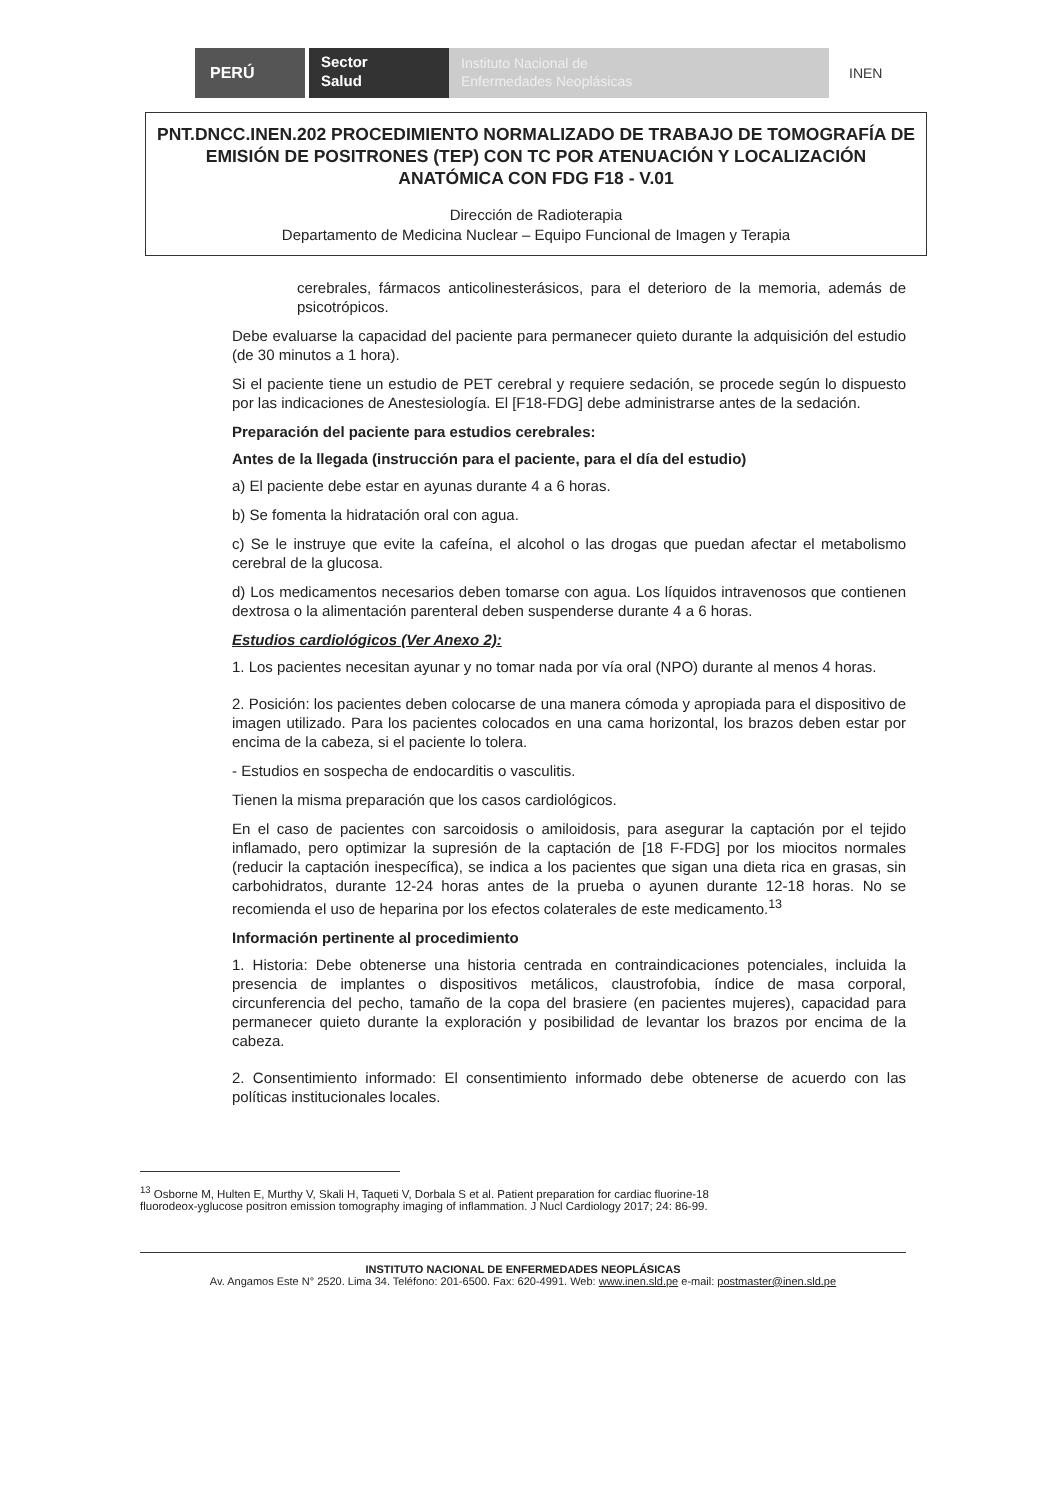PERÚ
Sector
Salud
Instituto Nacional de
Enfermedades Neoplásicas
INEN
PNT.DNCC.INEN.202 PROCEDIMIENTO NORMALIZADO DE TRABAJO DE TOMOGRAFÍA DE EMISIÓN DE POSITRONES (TEP) CON TC POR ATENUACIÓN Y LOCALIZACIÓN ANATÓMICA CON FDG F18 - V.01
Dirección de Radioterapia
Departamento de Medicina Nuclear – Equipo Funcional de Imagen y Terapia
cerebrales, fármacos anticolinesterásicos, para el deterioro de la memoria, además de psicotrópicos.
Debe evaluarse la capacidad del paciente para permanecer quieto durante la adquisición del estudio (de 30 minutos a 1 hora).
Si el paciente tiene un estudio de PET cerebral y requiere sedación, se procede según lo dispuesto por las indicaciones de Anestesiología. El [F18-FDG] debe administrarse antes de la sedación.
Preparación del paciente para estudios cerebrales:
Antes de la llegada (instrucción para el paciente, para el día del estudio)
a) El paciente debe estar en ayunas durante 4 a 6 horas.
b) Se fomenta la hidratación oral con agua.
c) Se le instruye que evite la cafeína, el alcohol o las drogas que puedan afectar el metabolismo cerebral de la glucosa.
d) Los medicamentos necesarios deben tomarse con agua. Los líquidos intravenosos que contienen dextrosa o la alimentación parenteral deben suspenderse durante 4 a 6 horas.
Estudios cardiológicos (Ver Anexo 2):
1. Los pacientes necesitan ayunar y no tomar nada por vía oral (NPO) durante al menos 4 horas.
2. Posición: los pacientes deben colocarse de una manera cómoda y apropiada para el dispositivo de imagen utilizado. Para los pacientes colocados en una cama horizontal, los brazos deben estar por encima de la cabeza, si el paciente lo tolera.
- Estudios en sospecha de endocarditis o vasculitis.
Tienen la misma preparación que los casos cardiológicos.
En el caso de pacientes con sarcoidosis o amiloidosis, para asegurar la captación por el tejido inflamado, pero optimizar la supresión de la captación de [18 F-FDG] por los miocitos normales (reducir la captación inespecífica), se indica a los pacientes que sigan una dieta rica en grasas, sin carbohidratos, durante 12-24 horas antes de la prueba o ayunen durante 12-18 horas. No se recomienda el uso de heparina por los efectos colaterales de este medicamento.<sup>13</sup>
Información pertinente al procedimiento
1. Historia: Debe obtenerse una historia centrada en contraindicaciones potenciales, incluida la presencia de implantes o dispositivos metálicos, claustrofobia, índice de masa corporal, circunferencia del pecho, tamaño de la copa del brasiere (en pacientes mujeres), capacidad para permanecer quieto durante la exploración y posibilidad de levantar los brazos por encima de la cabeza.
2. Consentimiento informado: El consentimiento informado debe obtenerse de acuerdo con las políticas institucionales locales.
<sup>13</sup> Osborne M, Hulten E, Murthy V, Skali H, Taqueti V, Dorbala S et al. Patient preparation for cardiac fluorine-18
fluorodeox-yglucose positron emission tomography imaging of inflammation. J Nucl Cardiology 2017; 24: 86-99.
INSTITUTO NACIONAL DE ENFERMEDADES NEOPLÁSICAS
Av. Angamos Este N° 2520. Lima 34. Teléfono: 201-6500. Fax: 620-4991. Web: www.inen.sld.pe e-mail: postmaster@inen.sld.pe